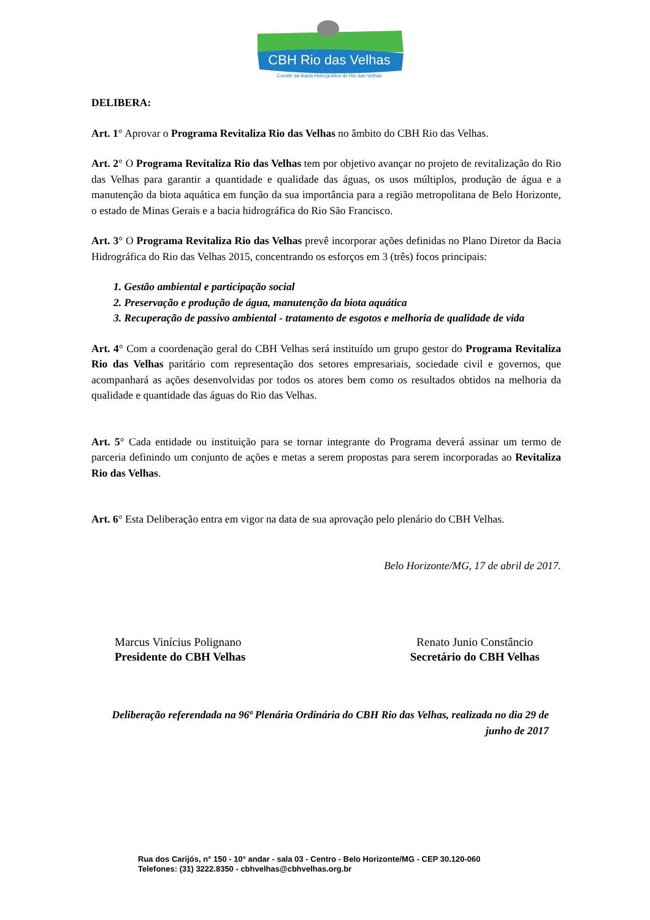CBH Rio das Velhas
Comitê da Bacia Hidrográfica do Rio das Velhas
DELIBERA:
Art. 1° Aprovar o Programa Revitaliza Rio das Velhas no âmbito do CBH Rio das Velhas.
Art. 2° O Programa Revitaliza Rio das Velhas tem por objetivo avançar no projeto de revitalização do Rio das Velhas para garantir a quantidade e qualidade das águas, os usos múltiplos, produção de água e a manutenção da biota aquática em função da sua importância para a região metropolitana de Belo Horizonte, o estado de Minas Gerais e a bacia hidrográfica do Rio São Francisco.
Art. 3° O Programa Revitaliza Rio das Velhas prevê incorporar ações definidas no Plano Diretor da Bacia Hidrográfica do Rio das Velhas 2015, concentrando os esforços em 3 (três) focos principais:
1. Gestão ambiental e participação social
2. Preservação e produção de água, manutenção da biota aquática
3. Recuperação de passivo ambiental - tratamento de esgotos e melhoria de qualidade de vida
Art. 4° Com a coordenação geral do CBH Velhas será instituído um grupo gestor do Programa Revitaliza Rio das Velhas paritário com representação dos setores empresariais, sociedade civil e governos, que acompanhará as ações desenvolvidas por todos os atores bem como os resultados obtidos na melhoria da qualidade e quantidade das águas do Rio das Velhas.
Art. 5° Cada entidade ou instituição para se tornar integrante do Programa deverá assinar um termo de parceria definindo um conjunto de ações e metas a serem propostas para serem incorporadas ao Revitaliza Rio das Velhas.
Art. 6° Esta Deliberação entra em vigor na data de sua aprovação pelo plenário do CBH Velhas.
Belo Horizonte/MG, 17 de abril de 2017.
Marcus Vinícius Polignano
Presidente do CBH Velhas
Renato Junio Constâncio
Secretário do CBH Velhas
Deliberação referendada na 96ª Plenária Ordinária do CBH Rio das Velhas, realizada no dia 29 de junho de 2017
Rua dos Carijós, n° 150 - 10° andar - sala 03 - Centro - Belo Horizonte/MG - CEP 30.120-060
Telefones: (31) 3222.8350 - cbhvelhas@cbhvelhas.org.br